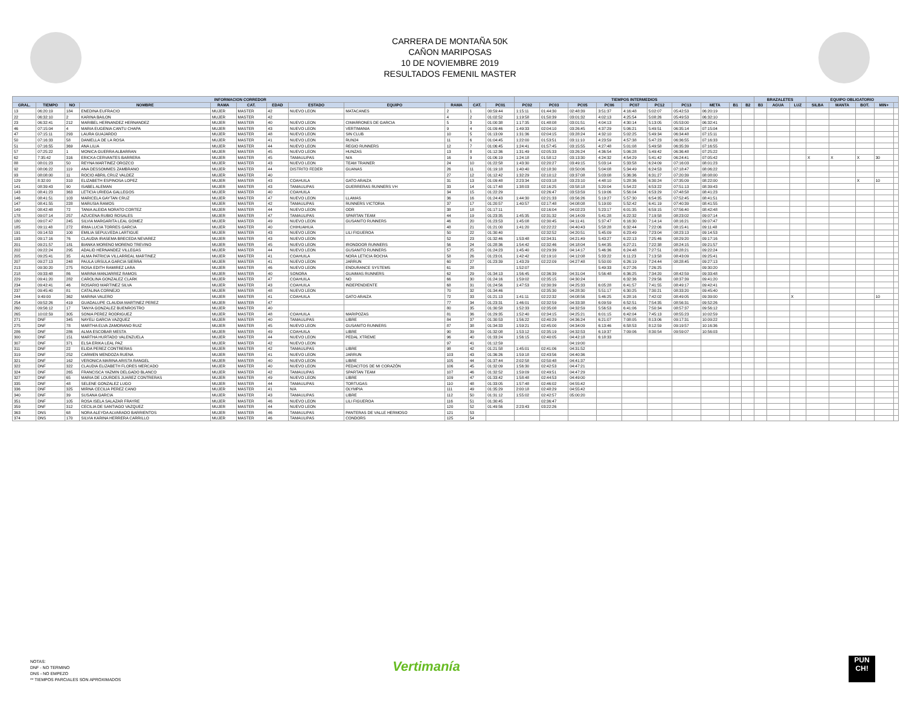CARRERA DE MONTAÑA 50K
CAÑON MARIPOSAS
10 DE NOVIEMBRE 2019
RESULTADOS FEMENIL MASTER
| INFORMACION CORREDOR | | | | | | | | | | | | TIEMPOS INTERMEDIOS | | | | | | | | | | BRAZALETES | | | EQUIPO OBLIGATORIO | | | | |
| --- | --- | --- | --- | --- | --- | --- | --- | --- | --- | --- | --- | --- | --- | --- | --- | --- | --- | --- | --- | --- | --- | --- | --- | --- | --- | --- | --- | --- | --- |
| GRAL. | TIEMPO | NO | NOMBRE | RAMA | CAT. | EDAD | ESTADO | EQUIPO | RAMA | CAT. | PC01 | PC02 | PC03 | PC05 | PC06 | PC07 | PC12 | PC13 | META | B1 | B2 | B3 | AGUA | LUZ | SILBA | MANTA | BOT. | MIN+ | |
| 13 | 06:20:19 | 184 | ENEDINA EUFRACIO | MUJER | MASTER | 42 | NUEVO LEON | MATACANES | 2 | 1 | 00:59:44 | 1:15:11 | 01:44:30 | 02:48:39 | 3:51:37 | 4:16:48 | 5:02:07 | 05:42:53 | 06:20:19 | | | | | | | | | | |
| 22 | 06:32:10 | 2 | KARINA BAILON | MUJER | MASTER | 42 | | | 4 | 2 | 01:02:52 | 1:19:58 | 01:50:39 | 03:01:32 | 4:02:13 | 4:25:54 | 5:08:26 | 05:49:53 | 06:32:10 | | | | | | | | | | |
| 23 | 06:32:41 | 212 | MARIBEL HERNANDEZ HERNANDEZ | MUJER | MASTER | 40 | NUEVO LEON | CIMARRONES DE GARCIA | 5 | 3 | 01:00:38 | 1:17:35 | 01:48:08 | 03:01:51 | 4:04:13 | 4:30:14 | 5:13:05 | 05:53:00 | 06:32:41 | | | | | | | | | | |
| 46 | 07:15:04 | 4 | MARIA EUGENIA CANTU CHAPA | MUJER | MASTER | 43 | NUEVO LEON | VERTIMANIA | 9 | 4 | 01:09:46 | 1:49:33 | 02:04:10 | 03:26:45 | 4:37:29 | 5:06:21 | 5:49:51 | 06:35:14 | 07:15:04 | | | | | | | | | | |
| 47 | 07:15:11 | 293 | LAURA GUAJARDO | MUJER | MASTER | 48 | NUEVO LEON | SIN CLUB | 10 | 5 | 01:13:09 | 1:31:36 | 02:04:15 | 03:28:24 | 4:32:10 | 5:02:25 | 5:49:34 | 06:34:48 | 07:15:11 | | | | | | | | | | |
| 50 | 07:16:33 | 58 | DANIELLA DE LA ROSA | MUJER | MASTER | 41 | NUEVO LEON | RUN24 | 11 | 6 | 01:04:45 | 1:22:00 | 01:53:51 | 03:11:10 | 4:23:59 | 4:57:38 | 5:47:23 | 06:36:55 | 07:16:33 | | | | | | | | | | |
| 51 | 07:16:55 | 369 | ANA LILIA | MUJER | MASTER | 44 | NUEVO LEON | REGIO RUNNERS | 12 | 7 | 01:06:45 | 1:24:41 | 01:57:45 | 03:15:55 | 4:27:48 | 5:01:08 | 5:49:58 | 06:35:39 | 07:16:55 | | | | | | | | | | |
| 57 | 07:25:22 | 1 | MONICA GUERRA ALBARRAN | MUJER | MASTER | 45 | NUEVO LEON | HUNZAS | 13 | 8 | 01:12:36 | 1:31:49 | 02:05:33 | 03:26:24 | 4:36:54 | 5:06:28 | 5:49:42 | 06:36:48 | 07:25:22 | | | | | | | | | | |
| 62 | 7:35:42 | 316 | ERICKA CERVANTES BARRERA | MUJER | MASTER | 45 | TAMAULIPAS | N/A | 16 | 9 | 01:06:19 | 1:24:18 | 01:58:12 | 03:13:30 | 4:24:32 | 4:54:29 | 5:41:42 | 06:24:41 | 07:05:42 | | | | | | X | X | X | 30 | |
| 88 | 08:01:23 | 50 | REYNA MARTINEZ OROZCO | MUJER | MASTER | 43 | NUEVO LEON | TEAM TRAINER | 24 | 10 | 01:22:58 | 1:43:30 | 02:20:27 | 03:49:15 | 5:03:14 | 5:33:58 | 6:24:09 | 07:16:03 | 08:01:23 | | | | | | | | | | |
| 92 | 08:06:22 | 119 | ANA DESSOMMES ZAMBRANO | MUJER | MASTER | 44 | DISTRITO FEDER | GUANAS | 26 | 11 | 01:19:18 | 1:40:40 | 02:18:30 | 03:50:06 | 5:04:08 | 5:34:49 | 6:24:53 | 07:18:47 | 08:06:22 | | | | | | | | | | |
| 93 | 08:08:00 | 11 | ROCIO ABRIL CRUZ VALDEZ | MUJER | MASTER | 40 | | | 27 | 12 | 01:12:42 | 1:32:29 | 02:10:12 | 03:37:08 | 5:03:08 | 5:36:36 | 6:31:27 | 07:20:39 | 08:08:00 | | | | | | | | | | |
| 129 | 8:32:00 | 310 | ELIZABETH ESPINOSA LOPEZ | MUJER | MASTER | 43 | COAHUILA | GATO ARAIZA | 31 | 13 | 01:09:48 | 2:23:34 | 02:03:18 | 03:23:10 | 4:48:10 | 5:28:36 | 6:30:24 | 07:35:09 | 08:22:00 | | | | | | | | X | 10 | |
| 141 | 08:39:43 | 90 | ISABEL ALEMAN | MUJER | MASTER | 43 | TAMAULIPAS | GUERRERAS RUNNERS VH | 33 | 14 | 01:17:48 | 1:38:03 | 02:16:25 | 03:58:18 | 5:20:04 | 5:54:22 | 6:53:22 | 07:51:13 | 08:39:43 | | | | | | | | | | |
| 143 | 08:41:23 | 363 | LETICIA URIEGA GALLEGOS | MUJER | MASTER | 40 | COAHUILA | | 34 | 15 | 01:22:29 | | 02:26:47 | 03:53:59 | 5:19:06 | 5:56:04 | 6:53:29 | 07:48:58 | 08:41:23 | | | | | | | | | | |
| 146 | 08:41:51 | 103 | MARICELA GAYTAN CRUZ | MUJER | MASTER | 47 | NUEVO LEON | LLAMAS | 36 | 16 | 01:24:43 | 1:44:30 | 02:21:33 | 03:56:26 | 5:19:27 | 5:57:30 | 6:54:35 | 07:52:45 | 08:41:51 | | | | | | | | | | |
| 147 | 08:41:55 | 228 | MARUSIA RAMOS | MUJER | MASTER | 42 | TAMAULIPAS | RUNNERS VICTORIA | 37 | 17 | 01:20:57 | 1:40:57 | 02:17:48 | 04:08:08 | 5:19:00 | 5:52:42 | 6:41:19 | 07:40:39 | 08:41:55 | | | | | | | | | | |
| 149 | 08:42:48 | 72 | TANIA ALEIDA NORATO CORTEZ | MUJER | MASTER | 44 | NUEVO LEON | ODR | 38 | 18 | 01:17:11 | | 02:16:04 | 04:02:23 | 5:23:17 | 6:01:35 | 6:59:15 | 07:56:40 | 08:42:48 | | | | | | | | | | |
| 178 | 09:07:14 | 257 | AZUCENA RUBIO ROSALES | MUJER | MASTER | 47 | TAMAULIPAS | SPARTAN TEAM | 44 | 19 | 01:23:35 | 1:45:35 | 02:31:32 | 04:14:09 | 5:41:28 | 6:22:32 | 7:19:58 | 08:23:02 | 09:07:14 | | | | | | | | | | |
| 180 | 09:07:47 | 245 | SILVIA MARGARITA LEAL GOMEZ | MUJER | MASTER | 49 | NUEVO LEON | GUSANITO RUNNERS | 46 | 20 | 01:23:53 | 1:45:08 | 02:30:45 | 04:11:41 | 5:37:47 | 6:16:30 | 7:14:14 | 08:16:21 | 09:07:47 | | | | | | | | | | |
| 185 | 09:11:48 | 272 | IRMA LUCIA TORRES GARCIA | MUJER | MASTER | 40 | CHIHUAHUA | | 48 | 21 | 01:21:00 | 1:41:20 | 02:22:22 | 04:40:43 | 5:58:28 | 6:32:44 | 7:22:06 | 08:15:41 | 09:11:48 | | | | | | | | | | |
| 191 | 09:14:53 | 100 | EMILIA SEPULVEDA LARTIGUE | MUJER | MASTER | 43 | NUEVO LEON | LILI FIGUEROA | 50 | 22 | 01:30:40 | | 02:32:52 | 04:20:51 | 5:45:09 | 6:23:49 | 7:23:04 | 08:23:13 | 09:14:53 | | | | | | | | | | |
| 193 | 09:17:16 | 76 | CLAUDIA IRASEMA BRECEDA NEVAREZ | MUJER | MASTER | 43 | NUEVO LEON | | 52 | 23 | 01:32:46 | 1:53:48 | 02:34:31 | 04:21:49 | 5:43:27 | 6:22:13 | 7:25:46 | 08:29:20 | 09:17:16 | | | | | | | | | | |
| 201 | 09:21:57 | 181 | BIANKA MORENO MORENO TREVINO | MUJER | MASTER | 45 | NUEVO LEON | IRONDOOR RUNNERS | 56 | 24 | 01:28:36 | 1:54:42 | 02:32:46 | 04:18:04 | 5:44:35 | 6:27:21 | 7:22:38 | 08:24:15 | 09:21:57 | | | | | | | | | | |
| 202 | 09:22:24 | 295 | ADALID HERNANDEZ VILLEGAS | MUJER | MASTER | 44 | NUEVO LEON | GUSANITO RUNNERS | 57 | 25 | 01:24:23 | 1:45:40 | 02:29:39 | 04:14:17 | 5:46:36 | 6:24:48 | 7:27:51 | 08:28:21 | 09:22:24 | | | | | | | | | | |
| 205 | 09:25:41 | 35 | ALMA PATRICIA VILLARREAL MARTINEZ | MUJER | MASTER | 41 | COAHUILA | NORA LETICIA ROCHA | 58 | 26 | 01:23:01 | 1:42:42 | 02:19:10 | 04:12:08 | 5:33:22 | 6:11:23 | 7:13:58 | 08:43:09 | 09:25:41 | | | | | | | | | | |
| 207 | 09:27:13 | 248 | PAULA URSULA GARCIA SIERRA | MUJER | MASTER | 41 | NUEVO LEON | JARRUN | 60 | 27 | 01:23:39 | 1:43:29 | 02:22:09 | 04:27:48 | 5:50:00 | 6:26:19 | 7:24:44 | 08:28:45 | 09:27:13 | | | | | | | | | | |
| 213 | 09:30:20 | 275 | ROSA EDITH RAMIREZ LARA | MUJER | MASTER | 46 | NUEVO LEON | ENDURANCE SYSTEMS | 61 | 28 | | 1:52:07 | | | 5:49:33 | 6:27:26 | 7:26:25 | | 09:30:20 | | | | | | | | | | |
| 218 | 09:33:48 | 86 | MARINA MANJARREZ RAMOS | MUJER | MASTER | 40 | SONORA | GUAIMAS RUNNERS | 62 | 29 | 01:34:13 | 1:56:45 | 02:36:39 | 04:31:04 | 5:56:48 | 6:36:25 | 7:34:20 | 08:42:59 | 09:33:48 | | | | | | | | | | |
| 229 | 09:41:20 | 282 | CAROLINA GONZALEZ CLARK | MUJER | MASTER | 47 | COAHUILA | NO | 66 | 30 | 01:24:16 | 1:59:02 | 02:35:15 | 04:30:24 | | 6:32:36 | 7:29:56 | 08:37:39 | 09:41:20 | | | | | | | | | | |
| 234 | 09:42:41 | 46 | ROSARIO MARTINEZ SILVA | MUJER | MASTER | 43 | COAHUILA | INDEPENDIENTE | 68 | 31 | 01:24:56 | 1:47:53 | 02:30:39 | 04:25:33 | 6:05:28 | 6:41:57 | 7:41:55 | 08:49:17 | 09:42:41 | | | | | | | | | | |
| 237 | 09:45:40 | 81 | CATALINA CORNEJO | MUJER | MASTER | 48 | NUEVO LEON | | 70 | 32 | 01:34:46 | | 02:35:30 | 04:28:30 | 5:51:17 | 6:30:25 | 7:30:21 | 08:33:20 | 09:45:40 | | | | | | | | | | |
| 244 | 9:49:00 | 362 | MARINA VALERO | MUJER | MASTER | 41 | COAHUILA | GATO ARAIZA | 72 | 33 | 01:21:13 | 1:41:11 | 02:22:32 | 04:08:56 | 5:46:25 | 6:28:16 | 7:42:02 | 08:49:05 | 09:39:00 | | | | | X | | | | 10 | |
| 254 | 09:52:26 | 419 | GUADALUPE CLAUDIA MARTINEZ PEREZ | MUJER | MASTER | 47 | | | 77 | 34 | 01:23:31 | 1:46:01 | 02:32:59 | 04:33:38 | 6:09:59 | 6:52:51 | 7:54:35 | 08:56:31 | 09:52:26 | | | | | | | | | | |
| 260 | 09:56:12 | 17 | TANYA GONZALEZ BUENROSTRO | MUJER | MASTER | 40 | | | 80 | 35 | 01:30:58 | 1:52:33 | 02:35:08 | 04:32:59 | 5:56:53 | 6:41:06 | 7:50:34 | 08:57:37 | 09:56:12 | | | | | | | | | | |
| 265 | 10:02:59 | 305 | SONIA PEREZ RODRIGUEZ | MUJER | MASTER | 48 | COAHUILA | MARIPOZAS | 81 | 36 | 01:29:35 | 1:52:40 | 02:34:15 | 04:25:21 | 6:01:15 | 6:42:04 | 7:45:13 | 08:55:23 | 10:02:59 | | | | | | | | | | |
| 271 | DNF | 345 | NAYELI GARCIA VAZQUEZ | MUJER | MASTER | 40 | TAMAULIPAS | LIBRE | 84 | 37 | 01:30:53 | 1:56:22 | 02:40:29 | 04:36:24 | 6:21:07 | 7:08:05 | 8:13:06 | 09:17:31 | 10:09:22 | | | | | | | | | | |
| 275 | DNF | 78 | MARTHA ELVA ZAMORANO RUIZ | MUJER | MASTER | 45 | NUEVO LEON | GUSANITO RUNNERS | 87 | 38 | 01:34:33 | 1:59:21 | 02:45:00 | 04:34:09 | 6:13:46 | 6:58:53 | 8:12:59 | 09:19:57 | 10:16:36 | | | | | | | | | | |
| 286 | DNF | 286 | ALMA ESCOBAR MESTA | MUJER | MASTER | 49 | COAHUILA | LIBRE | 90 | 39 | 01:32:08 | 1:53:12 | 02:35:19 | 04:32:53 | 6:19:37 | 7:09:06 | 8:30:54 | 09:59:07 | 10:56:03 | | | | | | | | | | |
| 300 | DNF | 151 | MARTHA HURTADO VALENZUELA | MUJER | MASTER | 44 | NUEVO LEON | PEDAL XTREME | 96 | 40 | 01:33:24 | 1:56:15 | 02:40:05 | 04:42:18 | 6:18:33 | | | | | | | | | | | | | | |
| 307 | DNF | 371 | ELSA ERIKA LEAL PAZ | MUJER | MASTER | 42 | NUEVO LEON | | 97 | 41 | 01:12:59 | | | 04:19:00 | | | | | | | | | | | | | | | |
| 311 | DNF | 22 | ELIDA PEREZ CONTRERAS | MUJER | MASTER | 42 | TAMAULIPAS | LIBRE | 98 | 42 | 01:21:58 | 1:45:01 | 02:41:06 | 04:31:52 | | | | | | | | | | | | | | | |
| 319 | DNF | 252 | CARMEN MENDOZA RUENA | MUJER | MASTER | 41 | NUEVO LEON | JARRUN | 103 | 43 | 01:36:26 | 1:59:18 | 02:43:56 | 04:40:36 | | | | | | | | | | | | | | | |
| 321 | DNF | 162 | VERONICA MARINA ARISTA RANGEL | MUJER | MASTER | 40 | NUEVO LEON | LIBRE | 105 | 44 | 01:37:44 | 2:02:58 | 02:50:48 | 04:41:37 | | | | | | | | | | | | | | | |
| 322 | DNF | 322 | CLAUDIA ELIZABETH FLORES MERCADO | MUJER | MASTER | 40 | NUEVO LEON | PEDACITOS DE MI CORAZÓN | 106 | 45 | 01:32:09 | 1:56:30 | 02:42:53 | 04:47:21 | | | | | | | | | | | | | | | |
| 324 | DNF | 265 | FRANCISCA YAZMIN DELGADO BLANCO | MUJER | MASTER | 42 | TAMAULIPAS | SPARTAN TEAM | 107 | 46 | 01:32:52 | 1:59:09 | 02:49:51 | 04:47:29 | | | | | | | | | | | | | | | |
| 327 | DNF | 65 | MARIA DE LOURDES JUAREZ CONTRERAS | MUJER | MASTER | 49 | NUEVO LEON | LIBRE | 109 | 47 | 01:33:42 | 1:58:48 | 02:44:53 | 04:49:00 | | | | | | | | | | | | | | | |
| 335 | DNF | 48 | SELENE GONZALEZ LUGO | MUJER | MASTER | 44 | TAMAULIPAS | TORTUGAS | 110 | 48 | 01:33:05 | 1:57:48 | 02:46:02 | 04:55:42 | | | | | | | | | | | | | | | |
| 336 | DNF | 325 | MIRNA CECILIA PEREZ CANO | MUJER | MASTER | 41 | N/A | OLYMPIA | 111 | 49 | 01:35:29 | 2:00:18 | 02:48:29 | 04:55:42 | | | | | | | | | | | | | | | |
| 340 | DNF | 39 | SUSANA GARCIA | MUJER | MASTER | 43 | TAMAULIPAS | LIBRE | 112 | 50 | 01:31:12 | 1:55:02 | 02:42:57 | 05:00:20 | | | | | | | | | | | | | | | |
| 351 | DNF | 105 | ROSA ISELA SALAZAR FRAYRE | MUJER | MASTER | 46 | NUEVO LEON | LILI FIGUEROA | 116 | 51 | 01:30:45 | | 02:36:47 | | | | | | | | | | | | | | | | |
| 359 | DNF | 312 | CECILIA DE SANTIAGO VAZQUEZ | MUJER | MASTER | 44 | NUEVO LEON | | 120 | 52 | 01:49:56 | 2:23:43 | 03:22:26 | | | | | | | | | | | | | | | | |
| 363 | DNS | 68 | NORA ALEYDA ALVARADO BARRIENTOS | MUJER | MASTER | 46 | TAMAULIPAS | PANTERAS DE VALLE HERMOSO | 121 | 53 | | | | | | | | | | | | | | | | | | | |
| 374 | DNS | 170 | SILVIA KARINA HERRERA CARRILLO | MUJER | MASTER | 46 | TAMAULIPAS | CONDORS | 125 | 54 | | | | | | | | | | | | | | | | | | | |
NOTAS:
DNF - NO TERMINO
DNS - NO EMPEZO
** TIEMPOS PARCIALES SON APROXIMADOS
Vertimanía
PUN CH!